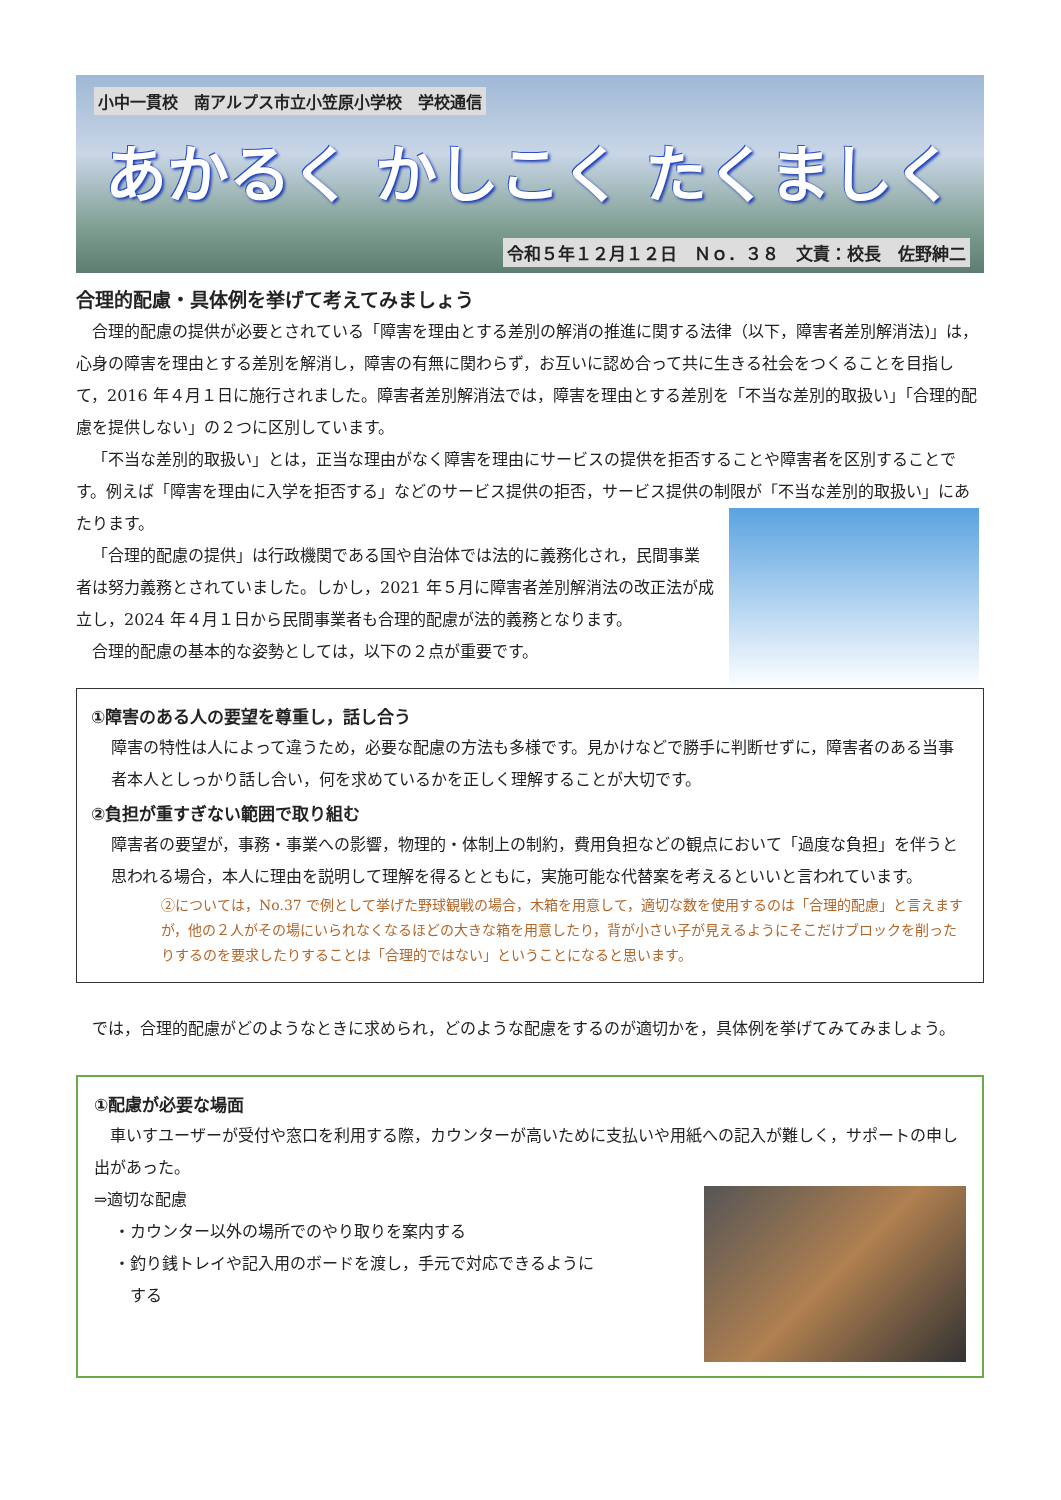小中一貫校　南アルプス市立小笠原小学校　学校通信
あかるく かしこく たくましく
令和５年１２月１２日　Ｎｏ．３８　文責：校長　佐野紳二
合理的配慮・具体例を挙げて考えてみましょう
合理的配慮の提供が必要とされている「障害を理由とする差別の解消の推進に関する法律（以下，障害者差別解消法)」は，心身の障害を理由とする差別を解消し，障害の有無に関わらず，お互いに認め合って共に生きる社会をつくることを目指して，2016 年４月１日に施行されました。障害者差別解消法では，障害を理由とする差別を「不当な差別的取扱い」「合理的配慮を提供しない」の２つに区別しています。
「不当な差別的取扱い」とは，正当な理由がなく障害を理由にサービスの提供を拒否することや障害者を区別することです。例えば「障害を理由に入学を拒否する」などのサービス提供の拒否，サービス提供の制限が 「不当な差別的取扱い」にあたります。
「合理的配慮の提供」は行政機関である国や自治体では法的に義務化され，民間事業者は努力義務とされていました。しかし，2021 年５月に障害者差別解消法の改正法が成立し，2024 年４月１日から民間事業者も合理的配慮が法的義務となります。
合理的配慮の基本的な姿勢としては，以下の２点が重要です。
①障害のある人の要望を尊重し，話し合う
障害の特性は人によって違うため，必要な配慮の方法も多様です。見かけなどで勝手に判断せずに，障害者のある当事者本人としっかり話し合い，何を求めているかを正しく理解することが大切です。
②負担が重すぎない範囲で取り組む
障害者の要望が，事務・事業への影響，物理的・体制上の制約，費用負担などの観点において「過度な負担」を伴うと思われる場合，本人に理由を説明して理解を得るとともに，実施可能な代替案を考えるといいと言われています。
②については，No.37 で例として挙げた野球観戦の場合，木箱を用意して，適切な数を使用するのは「合理的配慮」と言えますが，他の２人がその場にいられなくなるほどの大きな箱を用意したり，背が小さい子が見えるようにそこだけブロックを削ったりするのを要求したりすることは「合理的ではない」ということになると思います。
では，合理的配慮がどのようなときに求められ，どのような配慮をするのが適切かを，具体例を挙げてみてみましょう。
①配慮が必要な場面
車いすユーザーが受付や窓口を利用する際，カウンターが高いために支払いや用紙への記入が難しく，サポートの申し出があった。
⇒適切な配慮
・カウンター以外の場所でのやり取りを案内する
・釣り銭トレイや記入用のボードを渡し，手元で対応できるように
　する